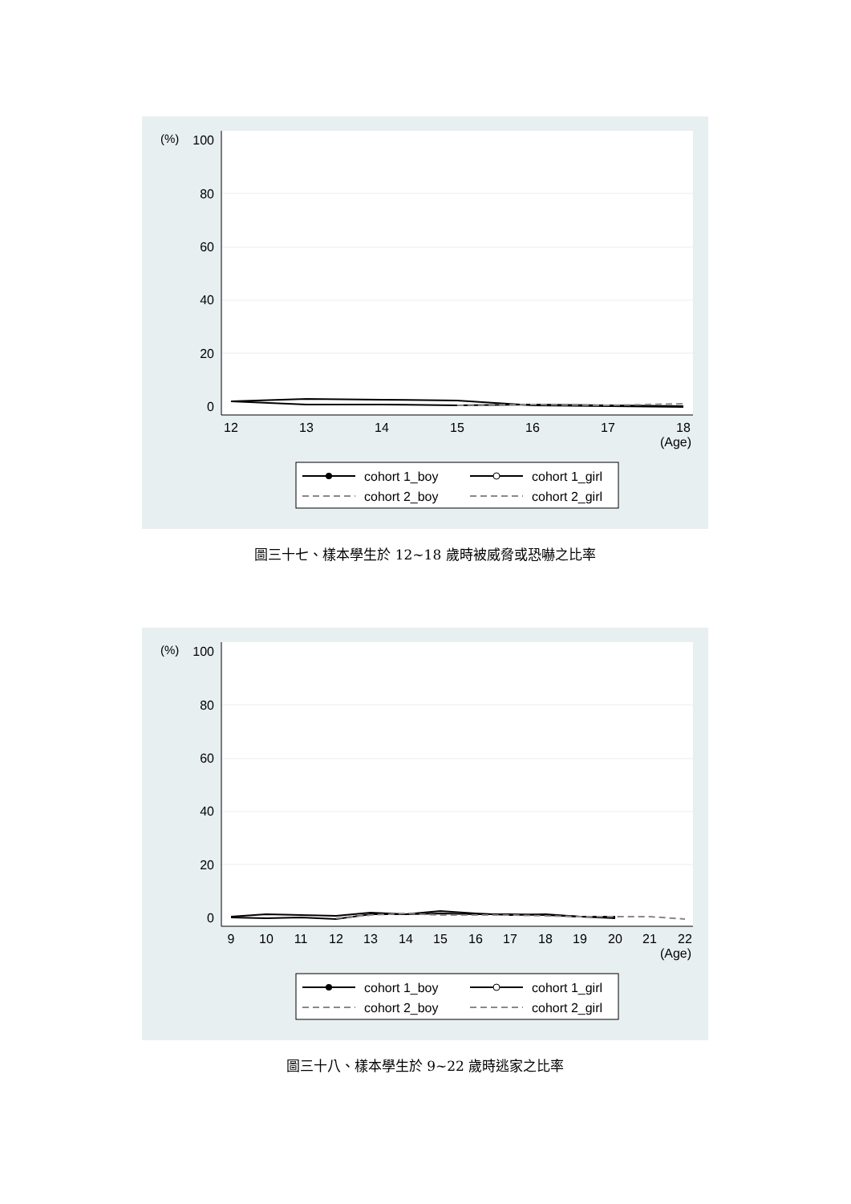100
80
60
40
20
0
(%)
12
13
14
15
16
17
18
(Age)
cohort 1_boy
cohort 1_girl
cohort 2_boy
cohort 2_girl
圖三十七、樣本學生於 12~18 歲時被威脅或恐嚇之比率
100
80
60
40
20
0
(%)
9
10
11
12
13
14
15
16
17
18
19
20
21
22
(Age)
cohort 1_boy
cohort 1_girl
cohort 2_boy
cohort 2_girl
圖三十八、樣本學生於 9~22 歲時逃家之比率